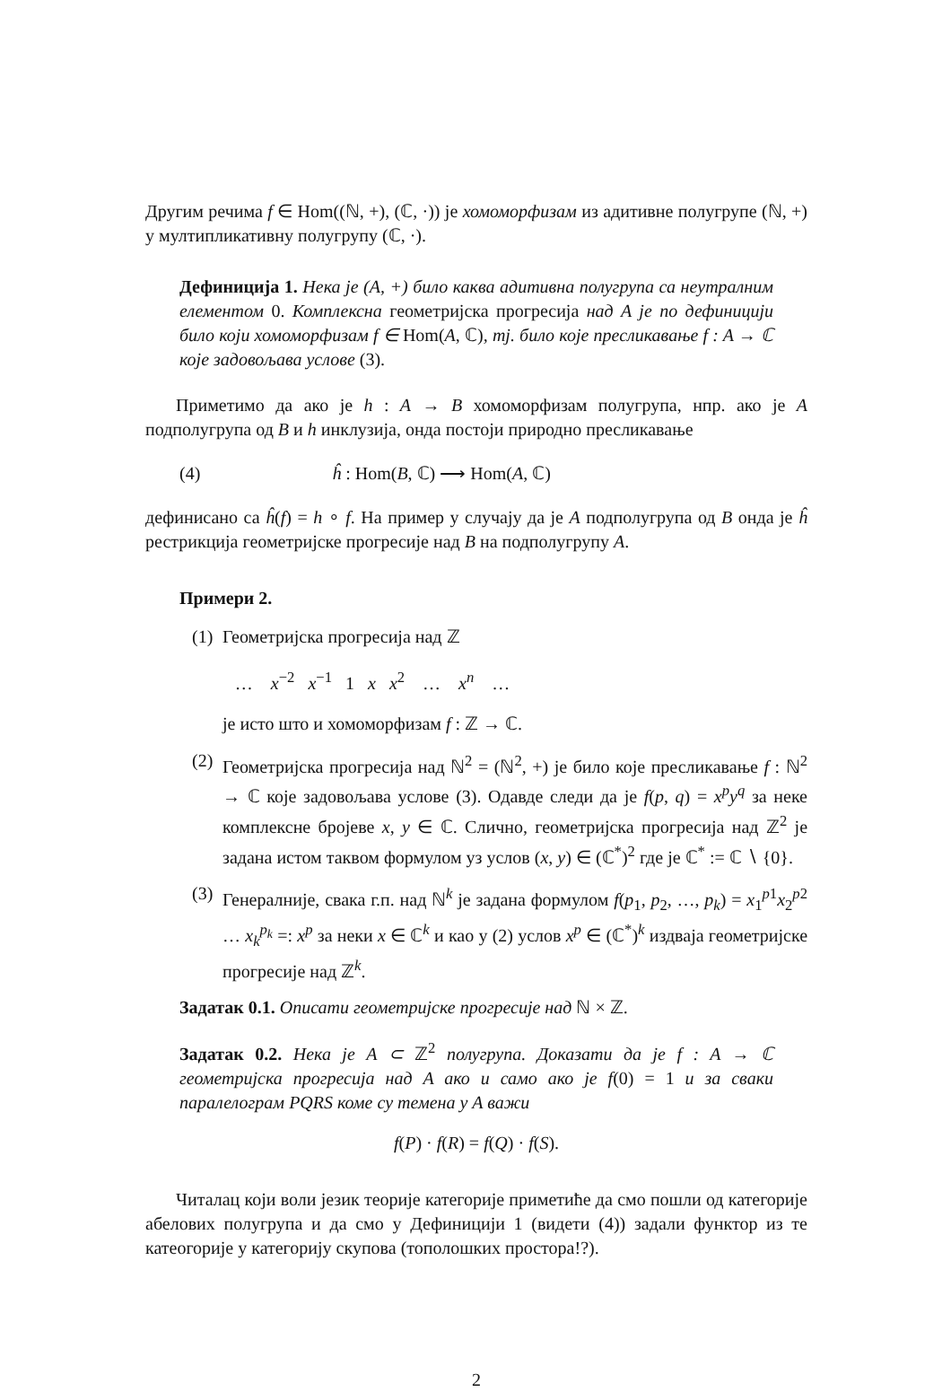Другим речима f ∈ Hom((ℕ, +), (ℂ, ·)) је хомоморфизам из адитивне полугрупе (ℕ, +) у мултипликативну полугрупу (ℂ, ·).
Дефиниција 1. Нека је (A, +) било каква адитивна полугрупа са неутралним елементом 0. Комплексна геометријска прогресија над A је по дефиницији било који хомоморфизам f ∈ Hom(A, ℂ), тј. било које пресликавање f : A → ℂ које задовољава услове (3).
Приметимо да ако је h : A → B хомоморфизам полугрупа, нпр. ако је A подполугрупа од B и h инклузија, онда постоји природно пресликавање
(4) ĥ : Hom(B, ℂ) ⟶ Hom(A, ℂ)
дефинисано са ĥ(f) = h ∘ f. На пример у случају да је A подполугрупа од B онда је ĥ рестрикција геометријске прогресије над B на подполугрупу A.
Примери 2.
(1)
Геометријска прогресија над ℤ
… x<sup>−2</sup> x<sup>−1</sup> 1 x x<sup>2</sup> … x<sup>n</sup> …
је исто што и хомоморфизам f : ℤ → ℂ.
(2)
Геометријска прогресија над ℕ<sup>2</sup> = (ℕ<sup>2</sup>, +) је било које пресликавање f : ℕ<sup>2</sup> → ℂ које задовољава услове (3). Одавде следи да је f(p, q) = x<sup>p</sup>y<sup>q</sup> за неке комплексне бројеве x, y ∈ ℂ. Слично, геометријска прогресија над ℤ<sup>2</sup> је задана истом таквом формулом уз услов (x, y) ∈ (ℂ<sup>*</sup>)<sup>2</sup> где је ℂ<sup>*</sup> := ℂ ∖ {0}.
(3)
Генералније, свака г.п. над ℕ<sup>k</sup> је задана формулом f(p<sub>1</sub>, p<sub>2</sub>, …, p<sub>k</sub>) = x<sub>1</sub><sup>p1</sup>x<sub>2</sub><sup>p2</sup> … x<sub>k</sub><sup>p<sub>k</sub></sup> =: x<sup>p</sup> за неки x ∈ ℂ<sup>k</sup> и као у (2) услов x<sup>p</sup> ∈ (ℂ<sup>*</sup>)<sup>k</sup> издваја геометријске прогресије над ℤ<sup>k</sup>.
Задатак 0.1. Описати геометријске прогресије над ℕ × ℤ.
Задатак 0.2. Нека је A ⊂ ℤ<sup>2</sup> полугрупа. Доказати да је f : A → ℂ геометријска прогресија над A ако и само ако је f(0) = 1 и за сваки паралелограм PQRS коме су темена у A важи
f(P) · f(R) = f(Q) · f(S).
Читалац који воли језик теорије категорије приметиће да смо пошли од категорије абелових полугрупа и да смо у Дефиницији 1 (видети (4)) задали функтор из те катеогорије у категорију скупова (тополошких простора!?).
2